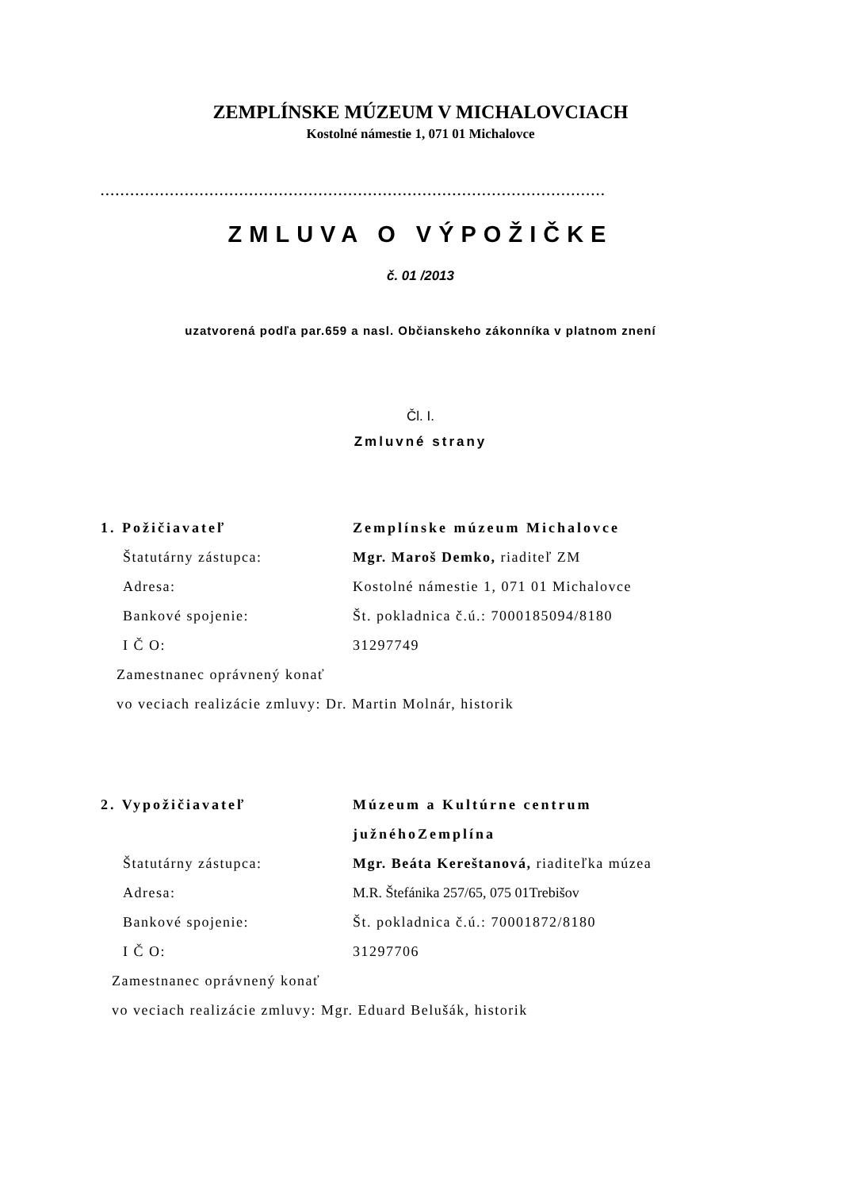ZEMPLÍNSKE MÚZEUM V MICHALOVCIACH
Kostolné námestie 1, 071 01 Michalovce
......................................................................................................
ZMLUVA O VÝPOŽIČKE
č. 01 /2013
uzatvorená podľa par.659 a nasl. Občianskeho zákonníka v platnom znení
Čl. I.
Zmluvné strany
1. Požičiavateľ Zemplínske múzeum Michalovce
Štatutárny zástupca: Mgr. Maroš Demko, riaditeľ ZM
Adresa:
Kostolné námestie 1, 071 01 Michalovce
Bankové spojenie:
Št. pokladnica č.ú.: 7000185094/8180
I Č O: 31297749
Zamestnanec oprávnený konať
vo veciach realizácie zmluvy: Dr. Martin Molnár, historik
2. Vypožičiavateľ Múzeum a Kultúrne centrum
južnéhoZemplína
Štatutárny zástupca:
Mgr. Beáta Kereštanová, riaditeľka múzea
Adresa:
M.R. Štefánika 257/65, 075 01Trebišov
Bankové spojenie:
Št. pokladnica č.ú.: 70001872/8180
I Č O: 31297706
Zamestnanec oprávnený konať
vo veciach realizácie zmluvy: Mgr. Eduard Belušák, historik